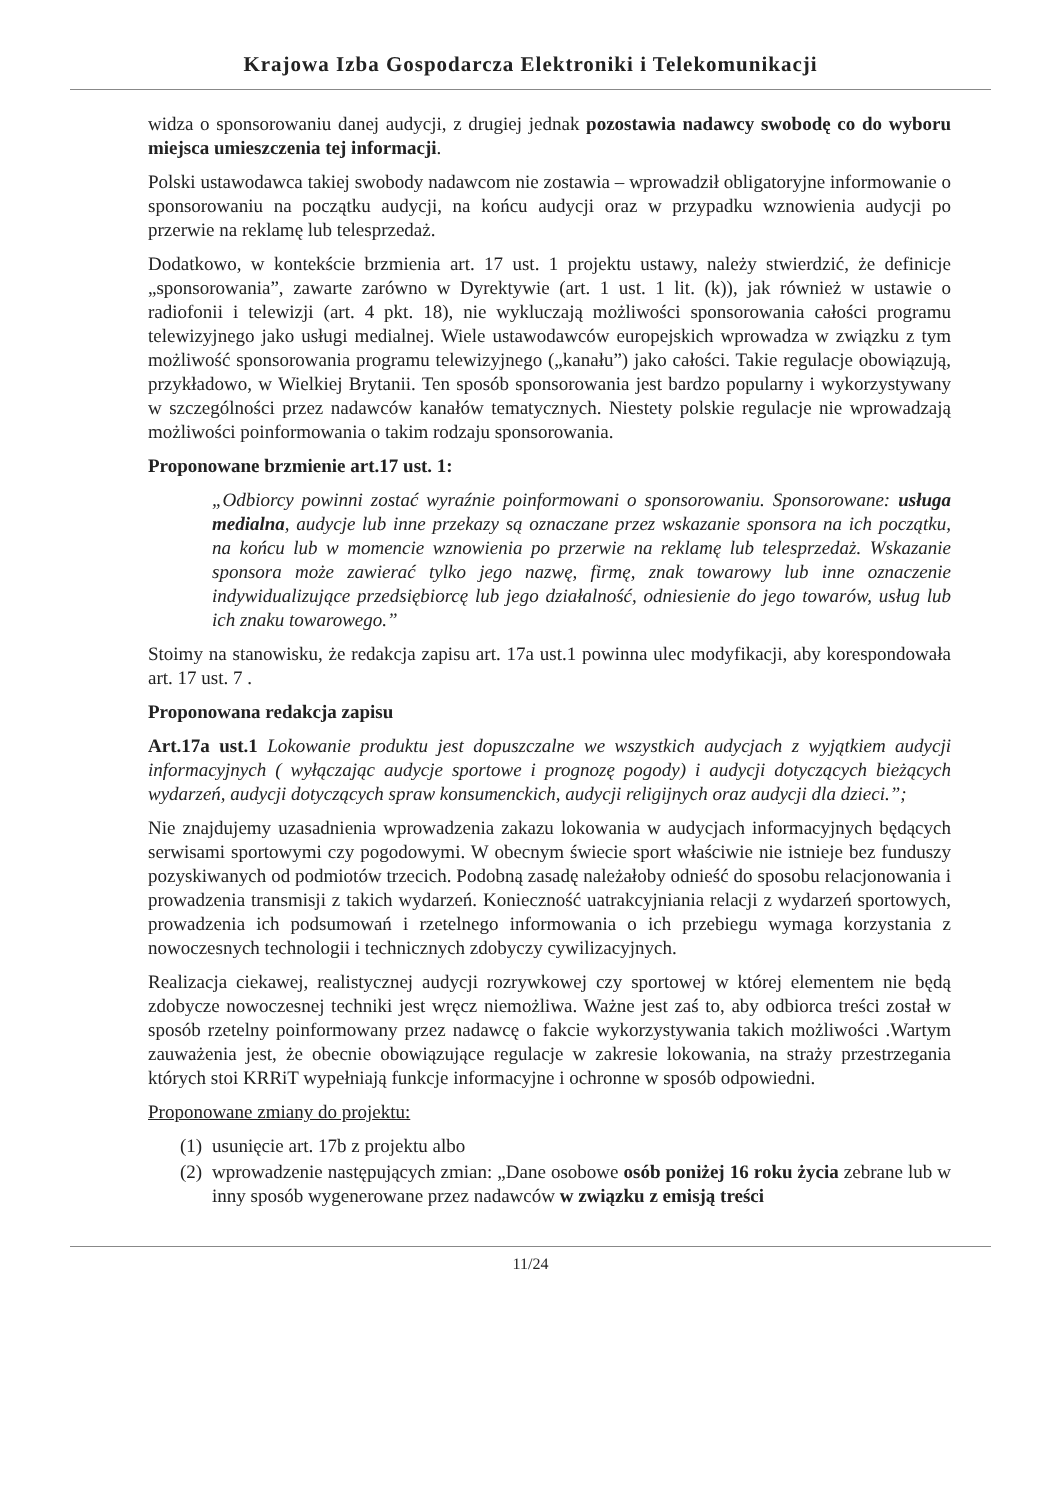Krajowa Izba Gospodarcza Elektroniki i Telekomunikacji
widza o sponsorowaniu danej audycji, z drugiej jednak pozostawia nadawcy swobodę co do wyboru miejsca umieszczenia tej informacji.
Polski ustawodawca takiej swobody nadawcom nie zostawia – wprowadził obligatoryjne informowanie o sponsorowaniu na początku audycji, na końcu audycji oraz w przypadku wznowienia audycji po przerwie na reklamę lub telesprzedaż.
Dodatkowo, w kontekście brzmienia art. 17 ust. 1 projektu ustawy, należy stwierdzić, że definicje „sponsorowania”, zawarte zarówno w Dyrektywie (art. 1 ust. 1 lit. (k)), jak również w ustawie o radiofonii i telewizji (art. 4 pkt. 18), nie wykluczają możliwości sponsorowania całości programu telewizyjnego jako usługi medialnej. Wiele ustawodawców europejskich wprowadza w związku z tym możliwość sponsorowania programu telewizyjnego („kanału”) jako całości. Takie regulacje obowiązują, przykładowo, w Wielkiej Brytanii. Ten sposób sponsorowania jest bardzo popularny i wykorzystywany w szczególności przez nadawców kanałów tematycznych. Niestety polskie regulacje nie wprowadzają możliwości poinformowania o takim rodzaju sponsorowania.
Proponowane brzmienie art.17 ust. 1:
„Odbiorcy powinni zostać wyraźnie poinformowani o sponsorowaniu. Sponsorowane: usługa medialna, audycje lub inne przekazy są oznaczane przez wskazanie sponsora na ich początku, na końcu lub w momencie wznowienia po przerwie na reklamę lub telesprzedaż. Wskazanie sponsora może zawierać tylko jego nazwę, firmę, znak towarowy lub inne oznaczenie indywidualizujące przedsiębiorcę lub jego działalność, odniesienie do jego towarów, usług lub ich znaku towarowego.”
Stoimy na stanowisku, że redakcja zapisu art. 17a ust.1 powinna ulec modyfikacji, aby korespondowała art. 17 ust. 7 .
Proponowana redakcja zapisu
Art.17a ust.1 Lokowanie produktu jest dopuszczalne we wszystkich audycjach z wyjątkiem audycji informacyjnych ( wyłączając audycje sportowe i prognozę pogody) i audycji dotyczących bieżących wydarzeń, audycji dotyczących spraw konsumenckich, audycji religijnych oraz audycji dla dzieci.”;
Nie znajdujemy uzasadnienia wprowadzenia zakazu lokowania w audycjach informacyjnych będących serwisami sportowymi czy pogodowymi. W obecnym świecie sport właściwie nie istnieje bez funduszy pozyskiwanych od podmiotów trzecich. Podobną zasadę należałoby odnieść do sposobu relacjonowania i prowadzenia transmisji z takich wydarzeń. Konieczność uatrakcyjniania relacji z wydarzeń sportowych, prowadzenia ich podsumowań i rzetelnego informowania o ich przebiegu wymaga korzystania z nowoczesnych technologii i technicznych zdobyczy cywilizacyjnych.
Realizacja ciekawej, realistycznej audycji rozrywkowej czy sportowej w której elementem nie będą zdobycze nowoczesnej techniki jest wręcz niemożliwa. Ważne jest zaś to, aby odbiorca treści został w sposób rzetelny poinformowany przez nadawcę o fakcie wykorzystywania takich możliwości .Wartym zauważenia jest, że obecnie obowiązujące regulacje w zakresie lokowania, na straży przestrzegania których stoi KRRiT wypełniają funkcje informacyjne i ochronne w sposób odpowiedni.
Proponowane zmiany do projektu:
(1) usunięcie art. 17b z projektu albo
(2) wprowadzenie następujących zmian: „Dane osobowe osób poniżej 16 roku życia zebrane lub w inny sposób wygenerowane przez nadawców w związku z emisją treści
11/24